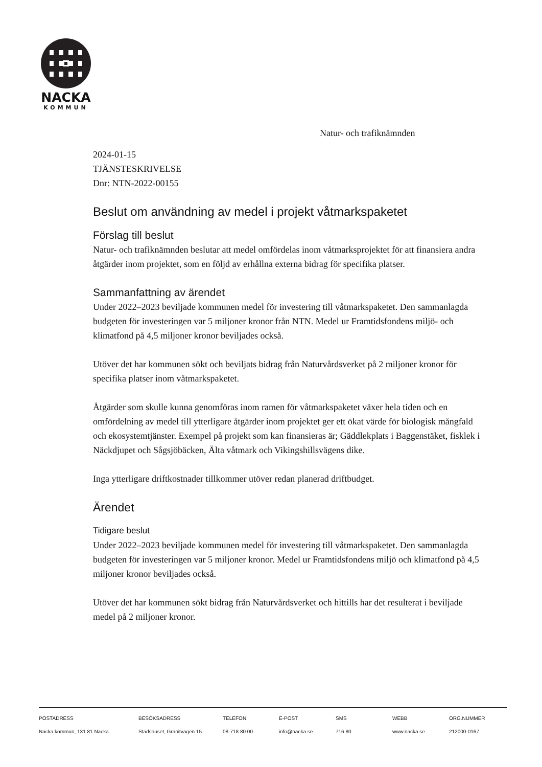NACKA
KOMMUN
Natur- och trafiknämnden
2024-01-15
TJÄNSTESKRIVELSE
Dnr: NTN-2022-00155
Beslut om användning av medel i projekt våtmarkspaketet
Förslag till beslut
Natur- och trafiknämnden beslutar att medel omfördelas inom våtmarksprojektet för att finansiera andra åtgärder inom projektet, som en följd av erhållna externa bidrag för specifika platser.
Sammanfattning av ärendet
Under 2022–2023 beviljade kommunen medel för investering till våtmarkspaketet. Den sammanlagda budgeten för investeringen var 5 miljoner kronor från NTN. Medel ur Framtidsfondens miljö- och klimatfond på 4,5 miljoner kronor beviljades också.
Utöver det har kommunen sökt och beviljats bidrag från Naturvårdsverket på 2 miljoner kronor för specifika platser inom våtmarkspaketet.
Åtgärder som skulle kunna genomföras inom ramen för våtmarkspaketet växer hela tiden och en omfördelning av medel till ytterligare åtgärder inom projektet ger ett ökat värde för biologisk mångfald och ekosystemtjänster. Exempel på projekt som kan finansieras är; Gäddlekplats i Baggenstäket, fisklek i Näckdjupet och Sågsjöbäcken, Älta våtmark och Vikingshillsvägens dike.
Inga ytterligare driftkostnader tillkommer utöver redan planerad driftbudget.
Ärendet
Tidigare beslut
Under 2022–2023 beviljade kommunen medel för investering till våtmarkspaketet. Den sammanlagda budgeten för investeringen var 5 miljoner kronor. Medel ur Framtidsfondens miljö och klimatfond på 4,5 miljoner kronor beviljades också.
Utöver det har kommunen sökt bidrag från Naturvårdsverket och hittills har det resulterat i beviljade medel på 2 miljoner kronor.
POSTADRESS
Nacka kommun, 131 81 Nacka
BESÖKSADRESS
Stadshuset, Granitvägen 15
TELEFON
08-718 80 00
E-POST
info@nacka.se
SMS
716 80
WEBB
www.nacka.se
ORG.NUMMER
212000-0167